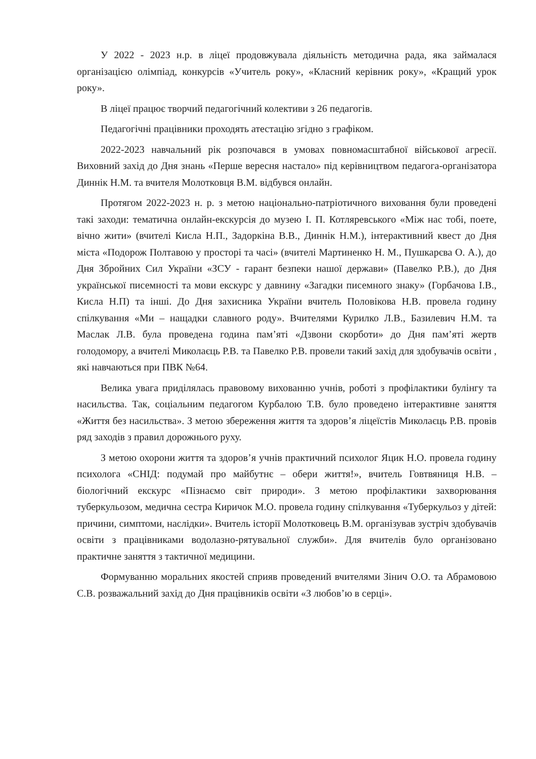У 2022 - 2023 н.р. в ліцеї продовжувала діяльність методична рада, яка займалася організацією олімпіад, конкурсів «Учитель року», «Класний керівник року», «Кращий урок року».
В ліцеї працює творчий педагогічний колективи з 26 педагогів.
Педагогічні працівники проходять атестацію згідно з графіком.
2022-2023 навчальний рік розпочався в умовах повномасштабної військової агресії. Виховний захід до Дня знань «Перше вересня настало» під керівництвом педагога-організатора Диннік Н.М. та вчителя Молотковця В.М. відбувся онлайн.
Протягом 2022-2023 н. р. з метою національно-патріотичного виховання були проведені такі заходи: тематична онлайн-екскурсія до музею І. П. Котляревського «Між нас тобі, поете, вічно жити» (вчителі Кисла Н.П., Задоркіна В.В., Диннік Н.М.), інтерактивний квест до Дня міста «Подорож Полтавою у просторі та часі» (вчителі Мартиненко Н. М., Пушкарєва О. А.), до Дня Збройних Сил України «ЗСУ - гарант безпеки нашої держави» (Павелко Р.В.), до Дня української писемності та мови екскурс у давнину «Загадки писемного знаку» (Горбачова І.В., Кисла Н.П) та інші. До Дня захисника України вчитель Половікова Н.В. провела годину спілкування «Ми – нащадки славного роду». Вчителями Курилко Л.В., Базилевич Н.М. та Маслак Л.В. була проведена година пам’яті «Дзвони скорботи» до Дня пам’яті жертв голодомору, а вчителі Миколаєць Р.В. та Павелко Р.В. провели такий захід для здобувачів освіти , які навчаються при ПВК №64.
Велика увага приділялась правовому вихованню учнів, роботі з профілактики булінгу та насильства. Так, соціальним педагогом Курбалою Т.В. було проведено інтерактивне заняття «Життя без насильства». З метою збереження життя та здоров’я ліцеїстів Миколаєць Р.В. провів ряд заходів з правил дорожнього руху.
З метою охорони життя та здоров’я учнів практичний психолог Яцик Н.О. провела годину психолога «СНІД: подумай про майбутнє – обери життя!», вчитель Говтвяниця Н.В. – біологічний екскурс «Пізнаємо світ природи». З метою профілактики захворювання туберкульозом, медична сестра Киричок М.О. провела годину спілкування «Туберкульоз у дітей: причини, симптоми, наслідки». Вчитель історії Молотковець В.М. організував зустріч здобувачів освіти з працівниками водолазно-рятувальної служби». Для вчителів було організовано практичне заняття з тактичної медицини.
Формуванню моральних якостей сприяв проведений вчителями Зінич О.О. та Абрамовою С.В. розважальний захід до Дня працівників освіти «З любов’ю в серці».